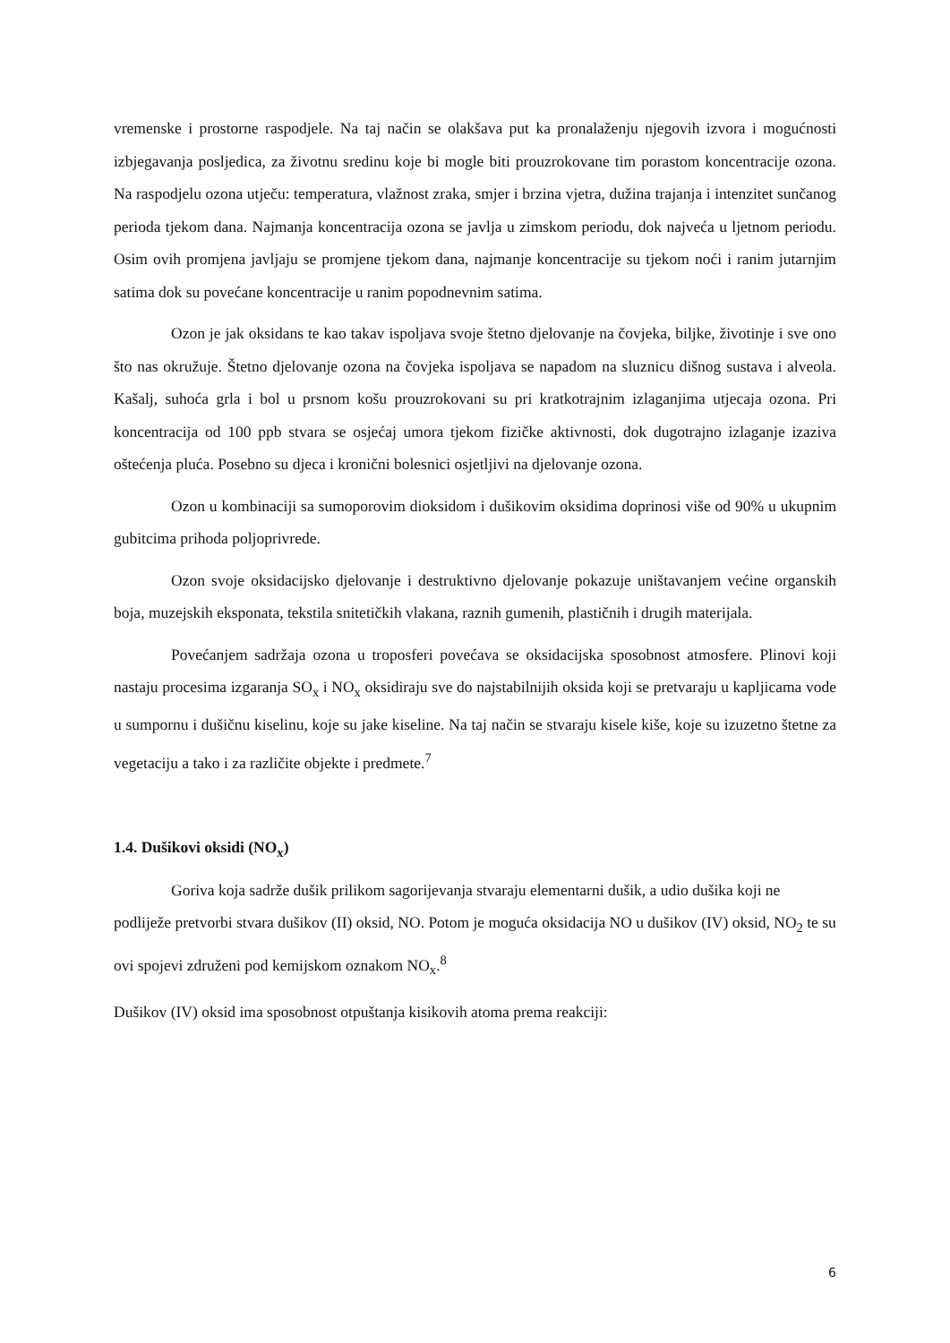vremenske i prostorne raspodjele. Na taj način se olakšava put ka pronalaženju njegovih izvora i mogućnosti izbjegavanja posljedica, za životnu sredinu koje bi mogle biti prouzrokovane tim porastom koncentracije ozona. Na raspodjelu ozona utječu: temperatura, vlažnost zraka, smjer i brzina vjetra, dužina trajanja i intenzitet sunčanog perioda tjekom dana. Najmanja koncentracija ozona se javlja u zimskom periodu, dok najveća u ljetnom periodu. Osim ovih promjena javljaju se promjene tjekom dana, najmanje koncentracije su tjekom noći i ranim jutarnjim satima dok su povećane koncentracije u ranim popodnevnim satima.
Ozon je jak oksidans te kao takav ispoljava svoje štetno djelovanje na čovjeka, biljke, životinje i sve ono što nas okružuje. Štetno djelovanje ozona na čovjeka ispoljava se napadom na sluznicu dišnog sustava i alveola. Kašalj, suhoća grla i bol u prsnom košu prouzrokovani su pri kratkotrajnim izlaganjima utjecaja ozona. Pri koncentracija od 100 ppb stvara se osjećaj umora tjekom fizičke aktivnosti, dok dugotrajno izlaganje izaziva oštećenja pluća. Posebno su djeca i kronični bolesnici osjetljivi na djelovanje ozona.
Ozon u kombinaciji sa sumoporovim dioksidom i dušikovim oksidima doprinosi više od 90% u ukupnim gubitcima prihoda poljoprivrede.
Ozon svoje oksidacijsko djelovanje i destruktivno djelovanje pokazuje uništavanjem većine organskih boja, muzejskih eksponata, tekstila snitetičkih vlakana, raznih gumenih, plastičnih i drugih materijala.
Povećanjem sadržaja ozona u troposferi povećava se oksidacijska sposobnost atmosfere. Plinovi koji nastaju procesima izgaranja SO<sub>x</sub> i NO<sub>x</sub> oksidiraju sve do najstabilnijih oksida koji se pretvaraju u kapljicama vode u sumpornu i dušičnu kiselinu, koje su jake kiseline. Na taj način se stvaraju kisele kiše, koje su izuzetno štetne za vegetaciju a tako i za različite objekte i predmete.<sup>7</sup>
1.4. Dušikovi oksidi (NO<sub>x</sub>)
Goriva koja sadrže dušik prilikom sagorijevanja stvaraju elementarni dušik, a udio dušika koji ne podliježe pretvorbi stvara dušikov (II) oksid, NO. Potom je moguća oksidacija NO u dušikov (IV) oksid, NO<sub>2</sub> te su ovi spojevi združeni pod kemijskom oznakom NO<sub>x</sub>.<sup>8</sup>
Dušikov (IV) oksid ima sposobnost otpuštanja kisikovih atoma prema reakciji:
6